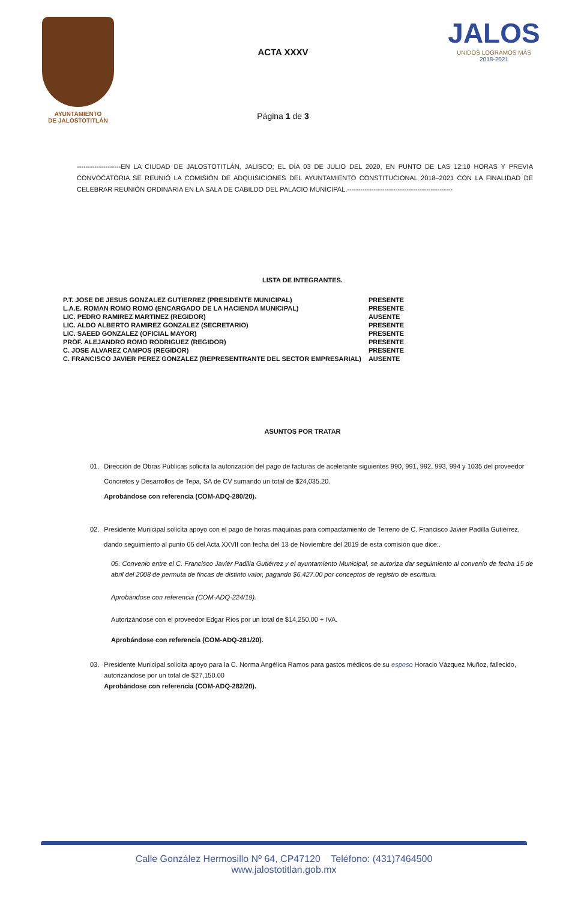AYUNTAMIENTO
DE JALOSTOTITLÁN
ACTA XXXV
Página 1 de 3
JALOS
UNIDOS LOGRAMOS MÁS
2018-2021
--------------------EN LA CIUDAD DE JALOSTOTITLÁN, JALISCO; EL DÍA 03 DE JULIO DEL 2020, EN PUNTO DE LAS 12:10 HORAS Y PREVIA CONVOCATORIA SE REUNIÓ LA COMISIÓN DE ADQUISICIONES DEL AYUNTAMIENTO CONSTITUCIONAL 2018–2021 CON LA FINALIDAD DE CELEBRAR REUNIÓN ORDINARIA EN LA SALA DE CABILDO DEL PALACIO MUNICIPAL.------------------------------------------------
LISTA DE INTEGRANTES.
| P.T. JOSE DE JESUS GONZALEZ GUTIERREZ (PRESIDENTE MUNICIPAL) | PRESENTE |
| L.A.E. ROMAN ROMO ROMO (ENCARGADO DE LA HACIENDA MUNICIPAL) | PRESENTE |
| LIC. PEDRO RAMIREZ MARTINEZ (REGIDOR) | AUSENTE |
| LIC. ALDO ALBERTO RAMIREZ GONZALEZ (SECRETARIO) | PRESENTE |
| LIC. SAEED GONZALEZ (OFICIAL MAYOR) | PRESENTE |
| PROF. ALEJANDRO ROMO RODRIGUEZ (REGIDOR) | PRESENTE |
| C. JOSE ALVAREZ CAMPOS (REGIDOR) | PRESENTE |
| C. FRANCISCO JAVIER PEREZ GONZALEZ (REPRESENTRANTE DEL SECTOR EMPRESARIAL) | AUSENTE |
ASUNTOS POR TRATAR
01. Dirección de Obras Públicas solicita la autorización del pago de facturas de acelerante siguientes 990, 991, 992, 993, 994 y 1035 del proveedor Concretos y Desarrollos de Tepa, SA de CV sumando un total de $24,035.20.
Aprobándose con referencia (COM-ADQ-280/20).
02. Presidente Municipal solicita apoyo con el pago de horas máquinas para compactamiento de Terreno de C. Francisco Javier Padilla Gutiérrez, dando seguimiento al punto 05 del Acta XXVII con fecha del 13 de Noviembre del 2019 de esta comisión que dice:.
05. Convenio entre el C. Francisco Javier Padilla Gutiérrez y el ayuntamiento Municipal, se autoriza dar seguimiento al convenio de fecha 15 de abril del 2008 de permuta de fincas de distinto valor, pagando $6,427.00 por conceptos de registro de escritura.
Aprobándose con referencia (COM-ADQ-224/19).
Autorizándose con el proveedor Edgar Ríos por un total de $14,250.00 + IVA.
Aprobándose con referencia (COM-ADQ-281/20).
03. Presidente Municipal solicita apoyo para la C. Norma Angélica Ramos para gastos médicos de su esposo Horacio Vázquez Muñoz, fallecido, autorizándose por un total de $27,150.00
Aprobándose con referencia (COM-ADQ-282/20).
Calle González Hermosillo Nº 64, CP47120 Teléfono: (431)7464500
www.jalostotitlan.gob.mx